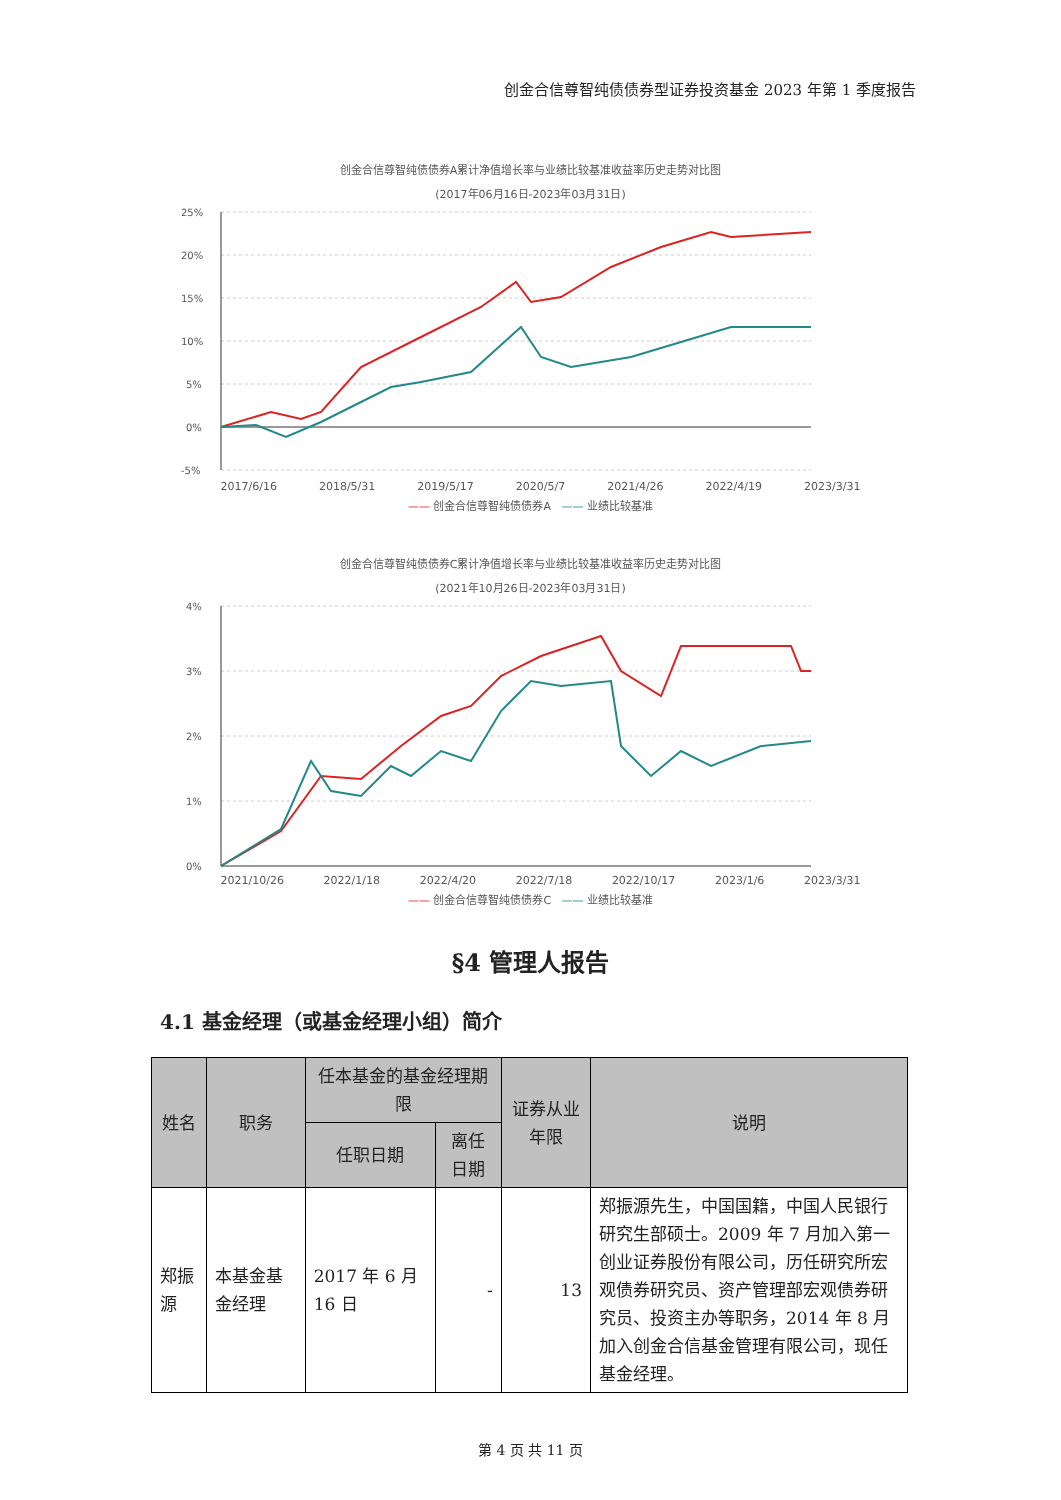创金合信尊智纯债债券型证券投资基金 2023 年第 1 季度报告
创金合信尊智纯债债券A累计净值增长率与业绩比较基准收益率历史走势对比图
(2017年06月16日-2023年03月31日)
25%
20%
15%
10%
5%
0%
-5%
2017/6/16 2018/5/31 2019/5/17 2020/5/7 2021/4/26 2022/4/19 2023/3/31
—— 创金合信尊智纯债债券A —— 业绩比较基准
创金合信尊智纯债债券C累计净值增长率与业绩比较基准收益率历史走势对比图
(2021年10月26日-2023年03月31日)
4%
3%
2%
1%
0%
2021/10/26 2022/1/18 2022/4/20 2022/7/18 2022/10/17 2023/1/6 2023/3/31
—— 创金合信尊智纯债债券C —— 业绩比较基准
§4 管理人报告
4.1 基金经理（或基金经理小组）简介
| 姓名 | 职务 | 任本基金的基金经理期限 | | 证券从业年限 | 说明 |
| --- | --- | --- | --- | --- | --- |
| | | 任职日期 | 离任日期 | | |
| 郑振源 | 本基金基金经理 | 2017 年 6 月 16 日 | - | 13 | 郑振源先生，中国国籍，中国人民银行研究生部硕士。2009 年 7 月加入第一创业证券股份有限公司，历任研究所宏观债券研究员、资产管理部宏观债券研究员、投资主办等职务，2014 年 8 月加入创金合信基金管理有限公司，现任基金经理。 |
第 4 页 共 11 页